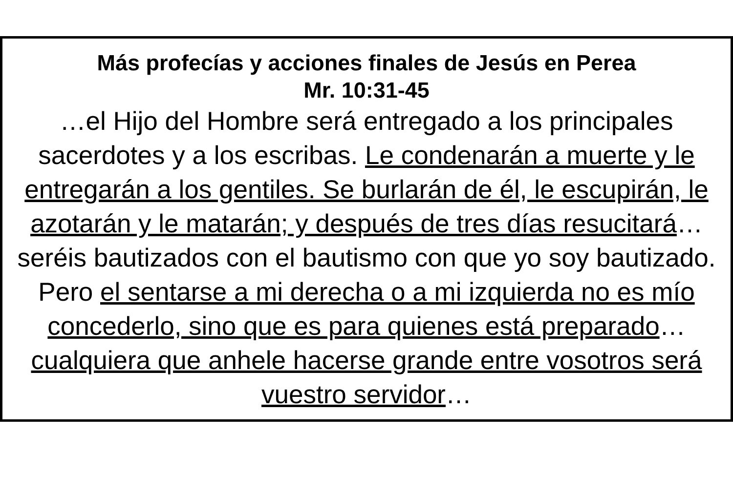Más profecías y acciones finales de Jesús en Perea
Mr. 10:31-45
…el Hijo del Hombre será entregado a los principales sacerdotes y a los escribas. Le condenarán a muerte y le entregarán a los gentiles. Se burlarán de él, le escupirán, le azotarán y le matarán; y después de tres días resucitará… seréis bautizados con el bautismo con que yo soy bautizado. Pero el sentarse a mi derecha o a mi izquierda no es mío concederlo, sino que es para quienes está preparado… cualquiera que anhele hacerse grande entre vosotros será vuestro servidor…